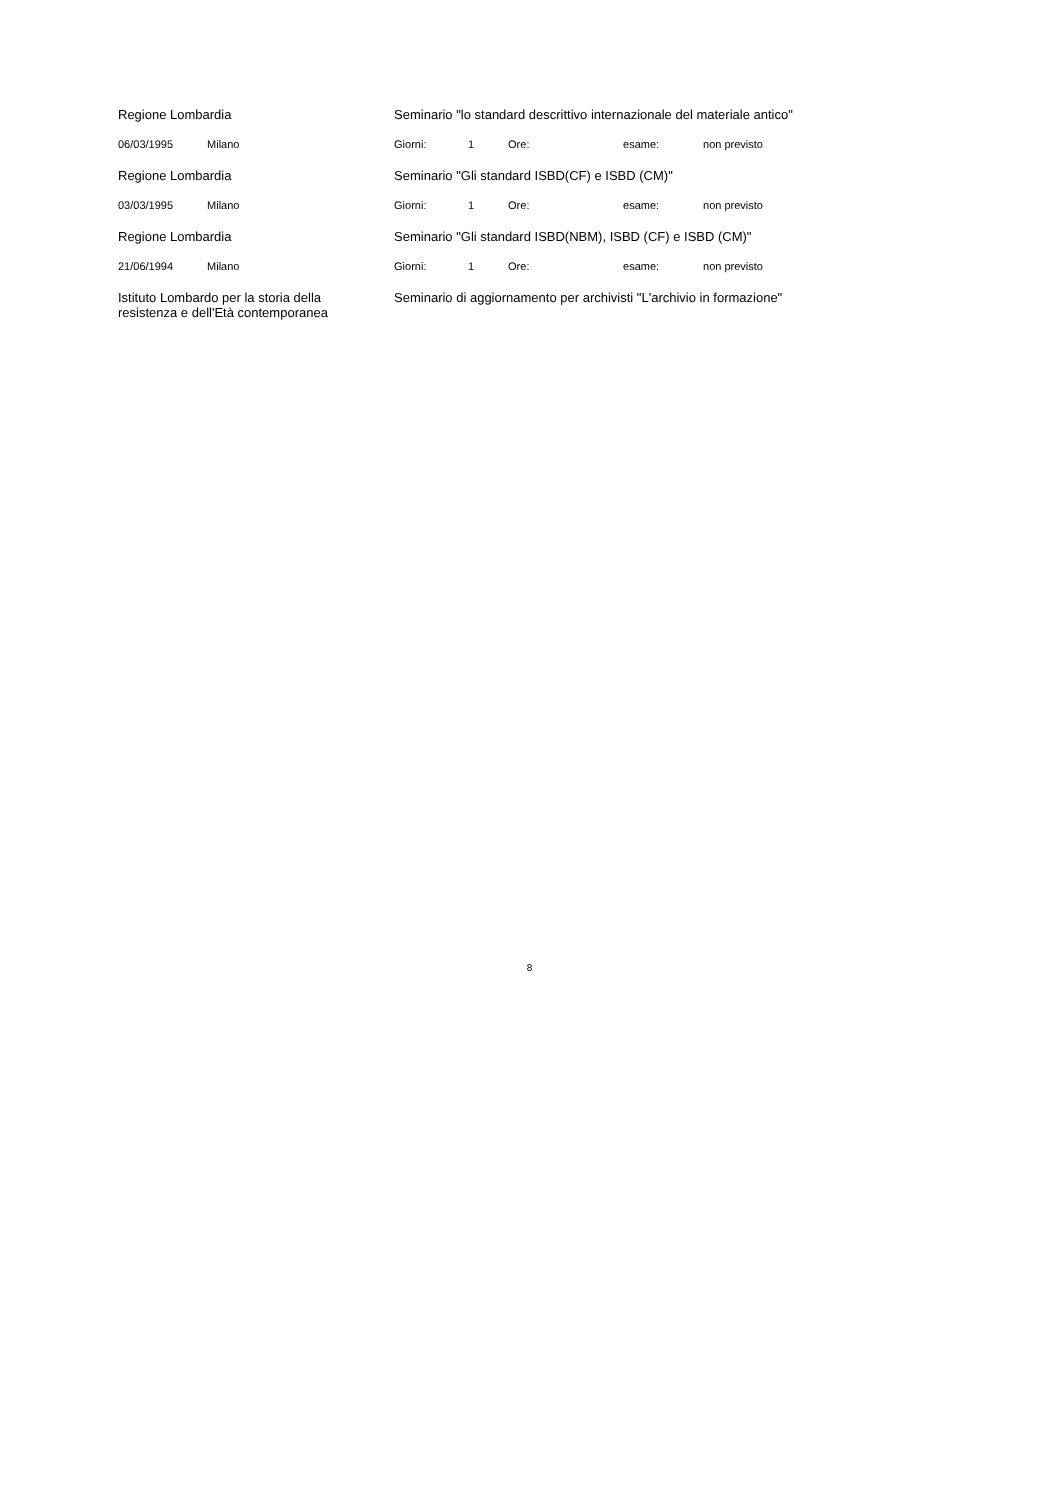| Regione Lombardia | | Seminario "lo standard descrittivo internazionale del materiale antico" | | | | |
| 06/03/1995 | Milano | Giorni: | 1 | Ore: | esame: | non previsto |
| Regione Lombardia | | Seminario "Gli standard ISBD(CF) e ISBD (CM)" | | | | |
| 03/03/1995 | Milano | Giorni: | 1 | Ore: | esame: | non previsto |
| Regione Lombardia | | Seminario "Gli standard ISBD(NBM), ISBD (CF) e ISBD (CM)" | | | | |
| 21/06/1994 | Milano | Giorni: | 1 | Ore: | esame: | non previsto |
| Istituto Lombardo per la storia della resistenza e dell'Età contemporanea | | Seminario di aggiornamento per archivisti "L'archivio in formazione" | | | | |
8